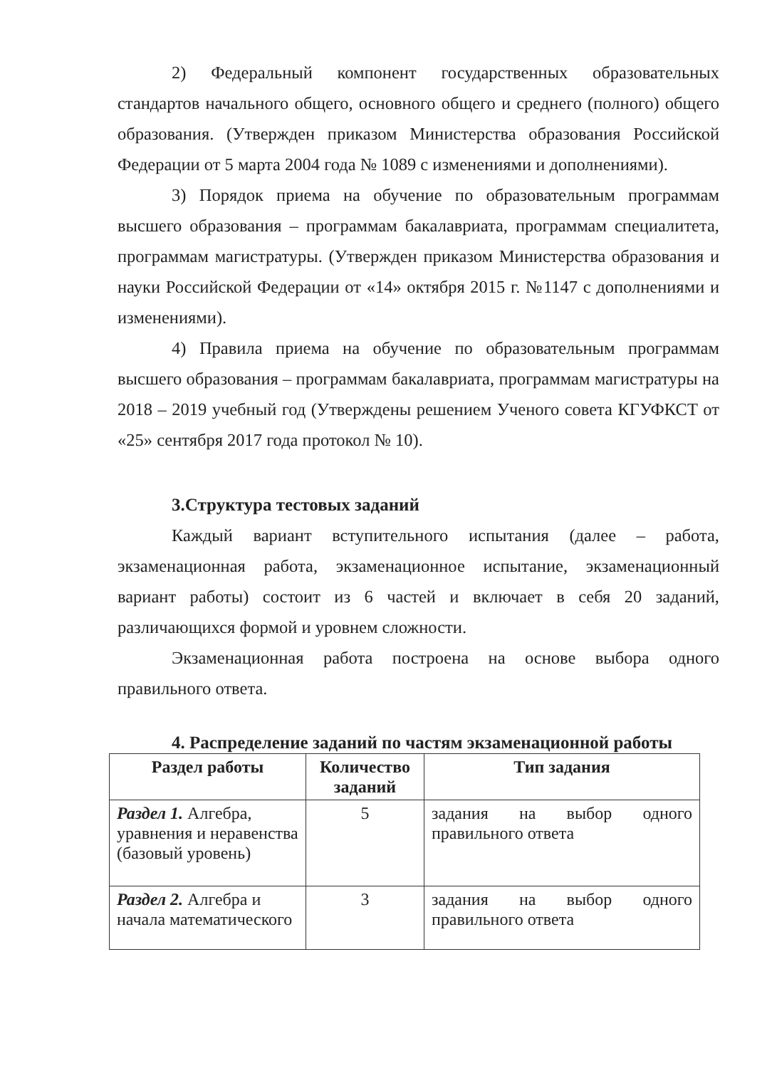2) Федеральный компонент государственных образовательных стандартов начального общего, основного общего и среднего (полного) общего образования. (Утвержден приказом Министерства образования Российской Федерации от 5 марта 2004 года № 1089 с изменениями и дополнениями).
3) Порядок приема на обучение по образовательным программам высшего образования – программам бакалавриата, программам специалитета, программам магистратуры. (Утвержден приказом Министерства образования и науки Российской Федерации от «14» октября 2015 г. №1147 с дополнениями и изменениями).
4) Правила приема на обучение по образовательным программам высшего образования – программам бакалавриата, программам магистратуры на 2018 – 2019 учебный год (Утверждены решением Ученого совета КГУФКСТ от «25» сентября 2017 года протокол № 10).
3.Структура тестовых заданий
Каждый вариант вступительного испытания (далее – работа, экзаменационная работа, экзаменационное испытание, экзаменационный вариант работы) состоит из 6 частей и включает в себя 20 заданий, различающихся формой и уровнем сложности.
Экзаменационная работа построена на основе выбора одного правильного ответа.
4. Распределение заданий по частям экзаменационной работы
| Раздел работы | Количество заданий | Тип задания |
| --- | --- | --- |
| Раздел 1. Алгебра, уравнения и неравенства (базовый уровень) | 5 | задания на выбор одного правильного ответа |
| Раздел 2. Алгебра и начала математического | 3 | задания на выбор одного правильного ответа |